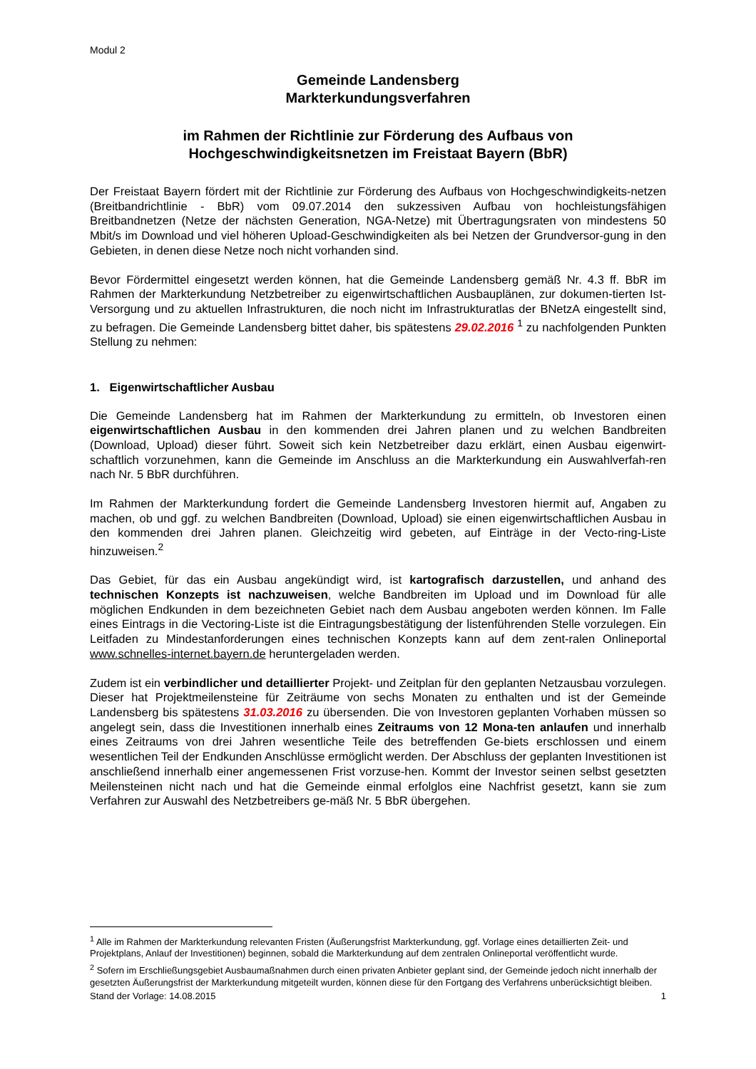Modul 2
Gemeinde Landensberg
Markterkundungsverfahren
im Rahmen der Richtlinie zur Förderung des Aufbaus von
Hochgeschwindigkeitsnetzen im Freistaat Bayern (BbR)
Der Freistaat Bayern fördert mit der Richtlinie zur Förderung des Aufbaus von Hochgeschwindigkeits-netzen (Breitbandrichtlinie - BbR) vom 09.07.2014 den sukzessiven Aufbau von hochleistungsfähigen Breitbandnetzen (Netze der nächsten Generation, NGA-Netze) mit Übertragungsraten von mindestens 50 Mbit/s im Download und viel höheren Upload-Geschwindigkeiten als bei Netzen der Grundversor-gung in den Gebieten, in denen diese Netze noch nicht vorhanden sind.
Bevor Fördermittel eingesetzt werden können, hat die Gemeinde Landensberg gemäß Nr. 4.3 ff. BbR im Rahmen der Markterkundung Netzbetreiber zu eigenwirtschaftlichen Ausbauplänen, zur dokumen-tierten Ist-Versorgung und zu aktuellen Infrastrukturen, die noch nicht im Infrastrukturatlas der BNetzA eingestellt sind, zu befragen. Die Gemeinde Landensberg bittet daher, bis spätestens 29.02.2016 <sup>1</sup> zu nachfolgenden Punkten Stellung zu nehmen:
1. Eigenwirtschaftlicher Ausbau
Die Gemeinde Landensberg hat im Rahmen der Markterkundung zu ermitteln, ob Investoren einen eigenwirtschaftlichen Ausbau in den kommenden drei Jahren planen und zu welchen Bandbreiten (Download, Upload) dieser führt. Soweit sich kein Netzbetreiber dazu erklärt, einen Ausbau eigenwirt-schaftlich vorzunehmen, kann die Gemeinde im Anschluss an die Markterkundung ein Auswahlverfah-ren nach Nr. 5 BbR durchführen.
Im Rahmen der Markterkundung fordert die Gemeinde Landensberg Investoren hiermit auf, Angaben zu machen, ob und ggf. zu welchen Bandbreiten (Download, Upload) sie einen eigenwirtschaftlichen Ausbau in den kommenden drei Jahren planen. Gleichzeitig wird gebeten, auf Einträge in der Vecto-ring-Liste hinzuweisen.<sup>2</sup>
Das Gebiet, für das ein Ausbau angekündigt wird, ist kartografisch darzustellen, und anhand des technischen Konzepts ist nachzuweisen, welche Bandbreiten im Upload und im Download für alle möglichen Endkunden in dem bezeichneten Gebiet nach dem Ausbau angeboten werden können. Im Falle eines Eintrags in die Vectoring-Liste ist die Eintragungsbestätigung der listenführenden Stelle vorzulegen. Ein Leitfaden zu Mindestanforderungen eines technischen Konzepts kann auf dem zent-ralen Onlineportal www.schnelles-internet.bayern.de heruntergeladen werden.
Zudem ist ein verbindlicher und detaillierter Projekt- und Zeitplan für den geplanten Netzausbau vorzulegen. Dieser hat Projektmeilensteine für Zeiträume von sechs Monaten zu enthalten und ist der Gemeinde Landensberg bis spätestens 31.03.2016 zu übersenden. Die von Investoren geplanten Vorhaben müssen so angelegt sein, dass die Investitionen innerhalb eines Zeitraums von 12 Mona-ten anlaufen und innerhalb eines Zeitraums von drei Jahren wesentliche Teile des betreffenden Ge-biets erschlossen und einem wesentlichen Teil der Endkunden Anschlüsse ermöglicht werden. Der Abschluss der geplanten Investitionen ist anschließend innerhalb einer angemessenen Frist vorzuse-hen. Kommt der Investor seinen selbst gesetzten Meilensteinen nicht nach und hat die Gemeinde einmal erfolglos eine Nachfrist gesetzt, kann sie zum Verfahren zur Auswahl des Netzbetreibers ge-mäß Nr. 5 BbR übergehen.
<sup>1</sup> Alle im Rahmen der Markterkundung relevanten Fristen (Äußerungsfrist Markterkundung, ggf. Vorlage eines detaillierten Zeit- und Projektplans, Anlauf der Investitionen) beginnen, sobald die Markterkundung auf dem zentralen Onlineportal veröffentlicht wurde.
<sup>2</sup> Sofern im Erschließungsgebiet Ausbaumaßnahmen durch einen privaten Anbieter geplant sind, der Gemeinde jedoch nicht innerhalb der gesetzten Äußerungsfrist der Markterkundung mitgeteilt wurden, können diese für den Fortgang des Verfahrens unberücksichtigt bleiben.
Stand der Vorlage: 14.08.2015 1